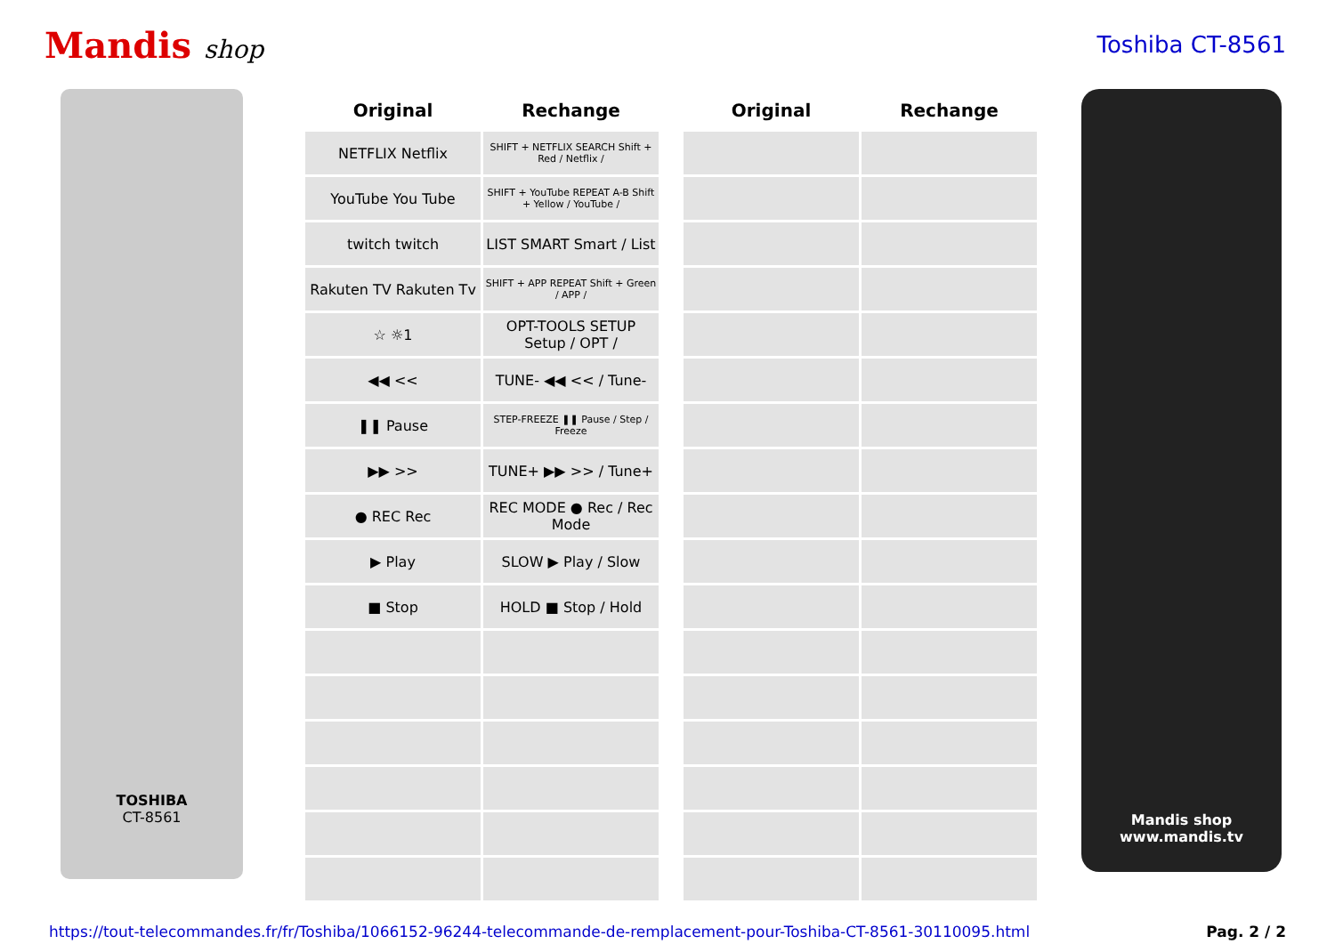Mandis shop Toshiba CT-8561
TOSHIBA
CT-8561
| Original | Rechange | | Original | Rechange |
| --- | --- | --- | --- | --- |
| NETFLIX Netflix | SHIFT + NETFLIX SEARCH Shift + Red / Netflix / | | | |
| YouTube You Tube | SHIFT + YouTube REPEAT A-B Shift + Yellow / YouTube / | | | |
| twitch twitch | LIST SMART Smart / List | | | |
| Rakuten TV Rakuten Tv | SHIFT + APP REPEAT Shift + Green / APP / | | | |
| ☆ ☼1 | OPT-TOOLS SETUP Setup / OPT / | | | |
| ◀◀ << | TUNE- ◀◀ << / Tune- | | | |
| ❚❚ Pause | STEP-FREEZE ❚❚ Pause / Step / Freeze | | | |
| ▶▶ >> | TUNE+ ▶▶ >> / Tune+ | | | |
| ● REC Rec | REC MODE ● Rec / Rec Mode | | | |
| ▶ Play | SLOW ▶ Play / Slow | | | |
| ■ Stop | HOLD ■ Stop / Hold | | | |
Mandis shop
www.mandis.tv
https://tout-telecommandes.fr/fr/Toshiba/1066152-96244-telecommande-de-remplacement-pour-Toshiba-CT-8561-30110095.html Pag. 2 / 2